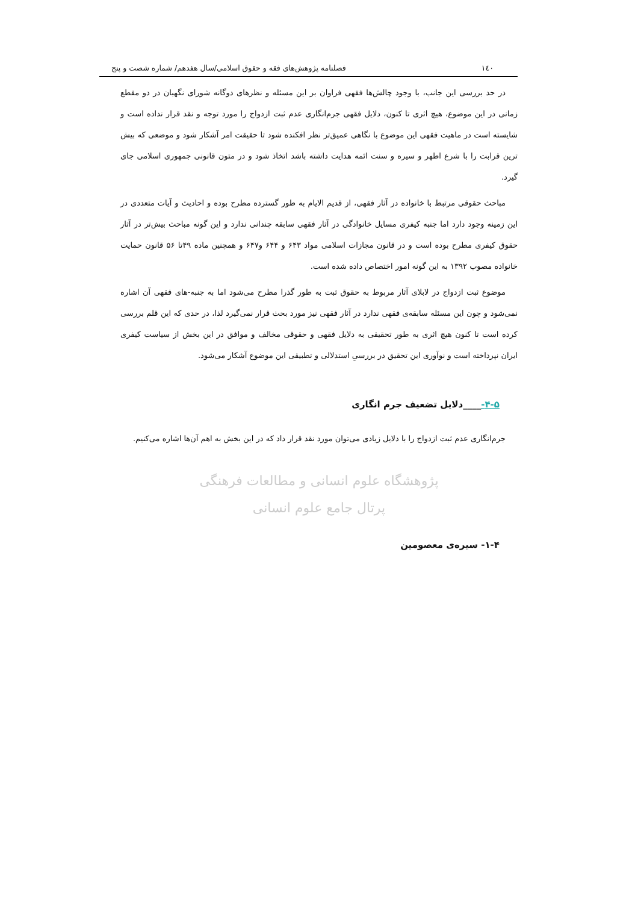۱٤٠ فصلنامه پژوهش‌های فقه و حقوق اسلامی/سال هفدهم/ شماره شصت و پنج
در حد بررسی این جانب، با وجود چالش‌ها فقهی فراوان بر این مسئله و نظرهای دوگانه شورای نگهبان در دو مقطع زمانی در این موضوع، هیچ اثری تا کنون، دلایل فقهی جرم‌انگاری عدم ثبت ازدواج را مورد توجه و نقد قرار نداده است و شایسته است در ماهیت فقهی این موضوع با نگاهی عمیق‌تر نظر افکنده شود تا حقیقت امر آشکار شود و موضعی که بیش ترین قرابت را با شرع اطهر و سیره و سنت ائمه هدایت داشته باشد اتخاذ شود و در متون قانونی جمهوری اسلامی جای گیرد.
مباحث حقوقی مرتبط با خانواده در آثار فقهی، از قدیم الایام به طور گسترده مطرح بوده و احادیث و آیات متعددی در این زمینه وجود دارد اما جنبه کیفری مسایل خانوادگی در آثار فقهی سابقه چندانی ندارد و این گونه مباحث بیش‌تر در آثار حقوق کیفری مطرح بوده است و در قانون مجازات اسلامی مواد ۶۴۳ و ۶۴۴ و۶۴۷ و همچنین ماده ۴۹تا ۵۶ قانون حمایت خانواده مصوب ۱۳۹۲ به این گونه امور اختصاص داده شده است.
موضوع ثبت ازدواج در لابلای آثار مربوط به حقوق ثبت به طور گذرا مطرح می‌شود اما به جنبه-های فقهی آن اشاره نمی‌شود و چون این مسئله سابقه‌ی فقهی ندارد در آثار فقهی نیز مورد بحث قرار نمی‌گیرد لذا، در حدی که این قلم بررسی کرده است تا کنون هیچ اثری به طور تحقیقی به دلایل فقهی و حقوقی مخالف و موافق در این بخش از سیاست کیفری ایران نپرداخته است و نوآوری این تحقیق در بررسیِ استدلالی و تطبیقی این موضوع آشکار می‌شود.
۴-۵-____دلایل تضعیف جرم انگاری
جرم‌انگاری عدم ثبت ازدواج را با دلایل زیادی می‌توان مورد نقد قرار داد که در این بخش به اهم آن‌ها اشاره می‌کنیم.
پژوهشگاه علوم انسانی و مطالعات فرهنگی
پرتال جامع علوم انسانی
۱-۴- سیره‌ی معصومین